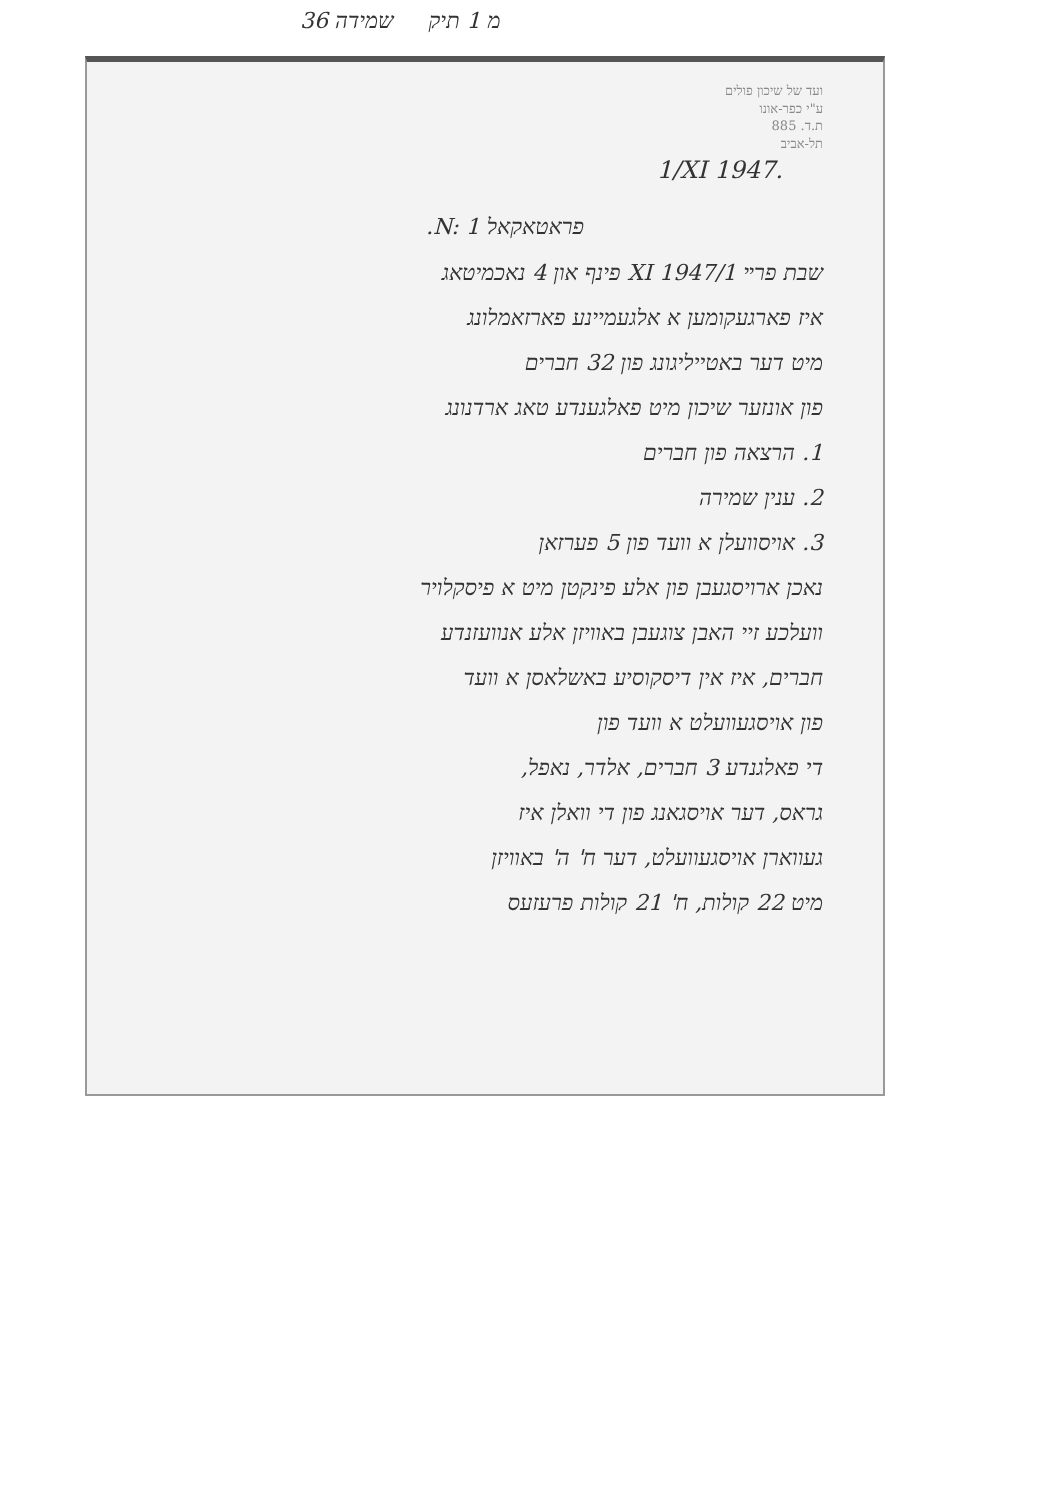36 מ 1 תיק שמידה
ועד של שיכון פולים
ע"י כפר-אונו
ת.ד. 885
תל-אביב
1/XI 1947.
פראטאקאל N: 1.
שבת פרײ 1/XI 1947 פינף און 4 נאכמיטאג
איז פארגעקומען א אלגעמיינע פארזאמלונג
מיט דער באטייליגונג פון 32 חברים
פון אונזער שיכון מיט פאלגענדע טאג ארדנונג
1. הרצאה פון חברים
2. ענין שמירה
3. אויסוועלן א וועד פון 5 פערזאן
נאכן ארויסגעבן פון אלע פינקטן מיט א פיסקלויר
וועלכע זיי האבן צוגעבן באוויזן אלע אנוועזנדע
חברים, איז אין דיסקוסיע באשלאסן א וועד
פון אויסגעוועלט א וועד פון
די פאלגנדע 3 חברים, אלדר, נאפל,
גראס, דער אויסגאנג פון די וואלן איז
געווארן אויסגעוועלט, דער ח' ה' באוויזן
מיט 22 קולות, ח' 21 קולות פרעזעס